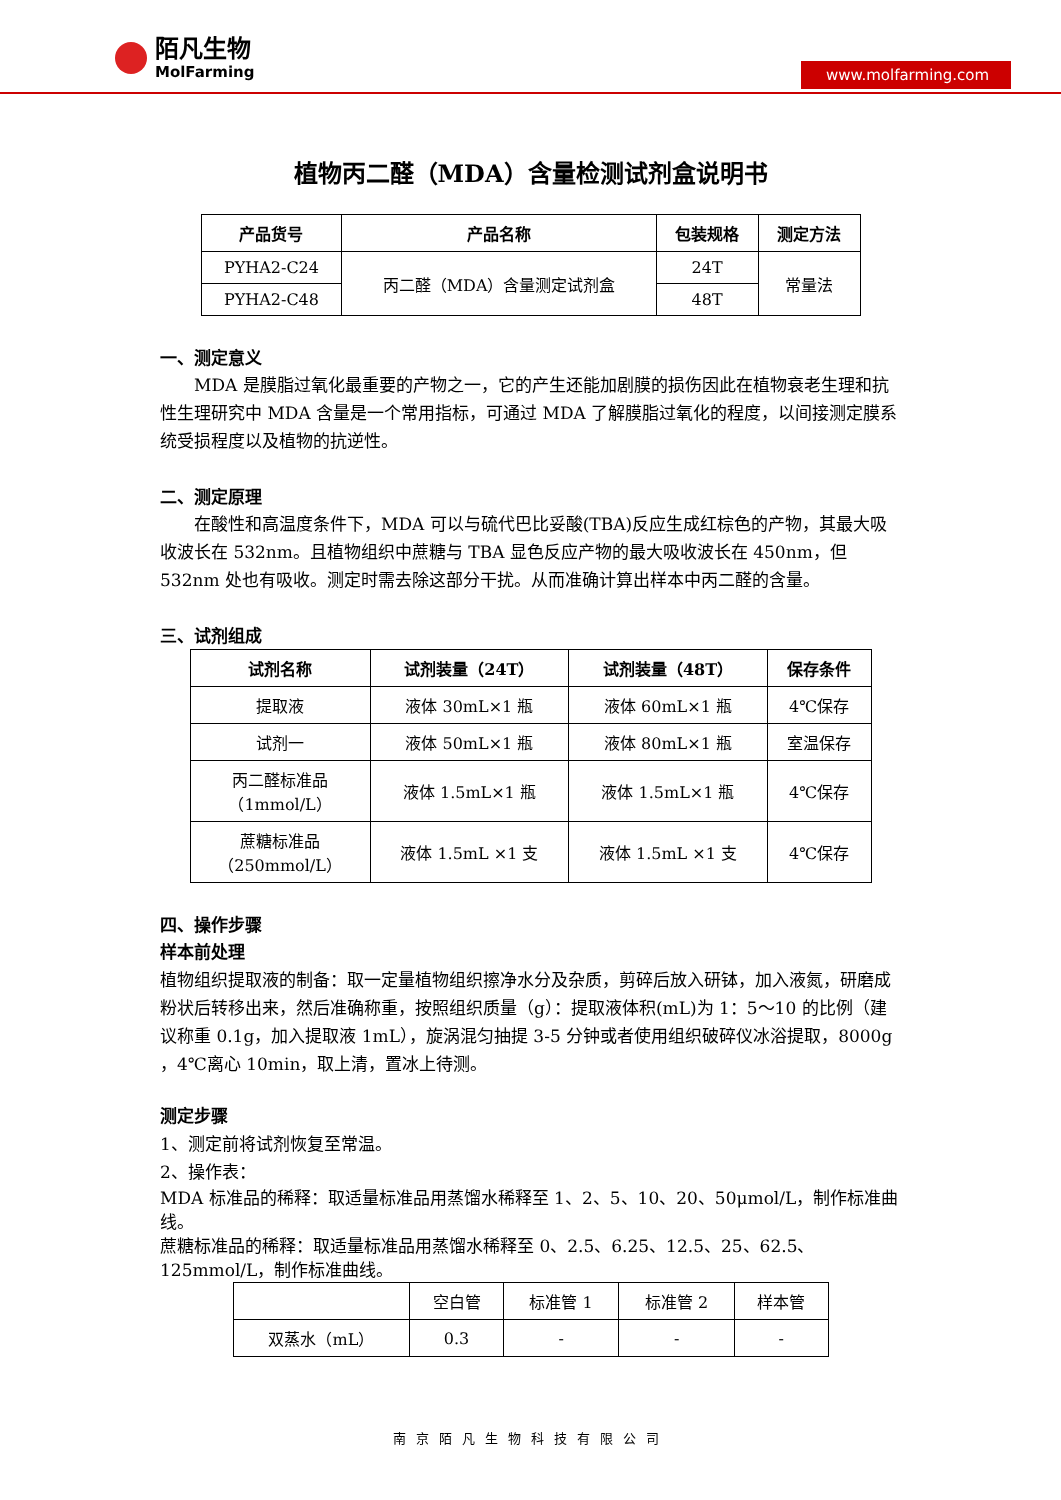陌凡生物
MolFarming
www.molfarming.com
植物丙二醛（MDA）含量检测试剂盒说明书
| 产品货号 | 产品名称 | 包装规格 | 测定方法 |
| --- | --- | --- | --- |
| PYHA2-C24 | 丙二醛（MDA）含量测定试剂盒 | 24T | 常量法 |
| PYHA2-C48 | | 48T | |
一、测定意义
MDA 是膜脂过氧化最重要的产物之一，它的产生还能加剧膜的损伤因此在植物衰老生理和抗性生理研究中 MDA 含量是一个常用指标，可通过 MDA 了解膜脂过氧化的程度，以间接测定膜系统受损程度以及植物的抗逆性。
二、测定原理
在酸性和高温度条件下，MDA 可以与硫代巴比妥酸(TBA)反应生成红棕色的产物，其最大吸收波长在 532nm。且植物组织中蔗糖与 TBA 显色反应产物的最大吸收波长在 450nm，但 532nm 处也有吸收。测定时需去除这部分干扰。从而准确计算出样本中丙二醛的含量。
三、试剂组成
| 试剂名称 | 试剂装量（24T） | 试剂装量（48T） | 保存条件 |
| --- | --- | --- | --- |
| 提取液 | 液体 30mL×1 瓶 | 液体 60mL×1 瓶 | 4℃保存 |
| 试剂一 | 液体 50mL×1 瓶 | 液体 80mL×1 瓶 | 室温保存 |
| 丙二醛标准品 （1mmol/L） | 液体 1.5mL×1 瓶 | 液体 1.5mL×1 瓶 | 4℃保存 |
| 蔗糖标准品 （250mmol/L） | 液体 1.5mL ×1 支 | 液体 1.5mL ×1 支 | 4℃保存 |
四、操作步骤
样本前处理
植物组织提取液的制备：取一定量植物组织擦净水分及杂质，剪碎后放入研钵，加入液氮，研磨成粉状后转移出来，然后准确称重，按照组织质量（g）：提取液体积(mL)为 1：5～10 的比例（建议称重 0.1g，加入提取液 1mL），旋涡混匀抽提 3-5 分钟或者使用组织破碎仪冰浴提取，8000g ，4℃离心 10min，取上清，置冰上待测。
测定步骤
1、测定前将试剂恢复至常温。
2、操作表：
MDA 标准品的稀释：取适量标准品用蒸馏水稀释至 1、2、5、10、20、50μmol/L，制作标准曲线。
蔗糖标准品的稀释：取适量标准品用蒸馏水稀释至 0、2.5、6.25、12.5、25、62.5、125mmol/L，制作标准曲线。
| | 空白管 | 标准管 1 | 标准管 2 | 样本管 |
| 双蒸水（mL） | 0.3 | - | - | - |
南京陌凡生物科技有限公司